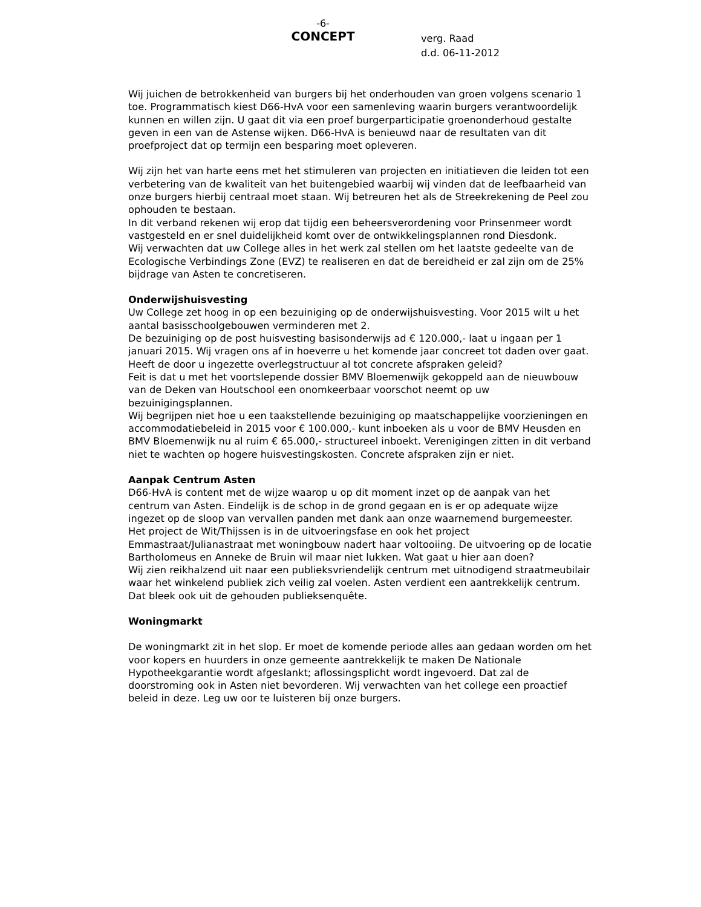-6-
CONCEPT
verg. Raad
d.d. 06-11-2012
Wij juichen de betrokkenheid van burgers bij het onderhouden van groen volgens scenario 1 toe. Programmatisch kiest D66-HvA voor een samenleving waarin burgers verantwoordelijk kunnen en willen zijn. U gaat dit via een proef burgerparticipatie groenonderhoud gestalte geven in een van de Astense wijken. D66-HvA is benieuwd naar de resultaten van dit proefproject dat op termijn een besparing moet opleveren.
Wij zijn het van harte eens met het stimuleren van projecten en initiatieven die leiden tot een verbetering van de kwaliteit van het buitengebied waarbij wij vinden dat de leefbaarheid van onze burgers hierbij centraal moet staan. Wij betreuren het als de Streekrekening de Peel zou ophouden te bestaan.
In dit verband rekenen wij erop dat tijdig een beheersverordening voor Prinsenmeer wordt vastgesteld en er snel duidelijkheid komt over de ontwikkelingsplannen rond Diesdonk.
Wij verwachten dat uw College alles in het werk zal stellen om het laatste gedeelte van de Ecologische Verbindings Zone (EVZ) te realiseren en dat de bereidheid er zal zijn om de 25% bijdrage van Asten te concretiseren.
Onderwijshuisvesting
Uw College zet hoog in op een bezuiniging op de onderwijshuisvesting. Voor 2015 wilt u het aantal basisschoolgebouwen verminderen met 2.
De bezuiniging op de post huisvesting basisonderwijs ad € 120.000,- laat u ingaan per 1 januari 2015. Wij vragen ons af in hoeverre u het komende jaar concreet tot daden over gaat. Heeft de door u ingezette overlegstructuur al tot concrete afspraken geleid?
Feit is dat u met het voortslepende dossier BMV Bloemenwijk gekoppeld aan de nieuwbouw van de Deken van Houtschool een onomkeerbaar voorschot neemt op uw bezuinigingsplannen.
Wij begrijpen niet hoe u een taakstellende bezuiniging op maatschappelijke voorzieningen en accommodatiebeleid in 2015 voor € 100.000,- kunt inboeken als u voor de BMV Heusden en BMV Bloemenwijk nu al ruim € 65.000,- structureel inboekt. Verenigingen zitten in dit verband niet te wachten op hogere huisvestingskosten. Concrete afspraken zijn er niet.
Aanpak Centrum Asten
D66-HvA is content met de wijze waarop u op dit moment inzet op de aanpak van het centrum van Asten. Eindelijk is de schop in de grond gegaan en is er op adequate wijze ingezet op de sloop van vervallen panden met dank aan onze waarnemend burgemeester.
Het project de Wit/Thijssen is in de uitvoeringsfase en ook het project Emmastraat/Julianastraat met woningbouw nadert haar voltooiing. De uitvoering op de locatie Bartholomeus en Anneke de Bruin wil maar niet lukken. Wat gaat u hier aan doen?
Wij zien reikhalzend uit naar een publieksvriendelijk centrum met uitnodigend straatmeubilair waar het winkelend publiek zich veilig zal voelen. Asten verdient een aantrekkelijk centrum. Dat bleek ook uit de gehouden publieksenquête.
Woningmarkt
De woningmarkt zit in het slop. Er moet de komende periode alles aan gedaan worden om het voor kopers en huurders in onze gemeente aantrekkelijk te maken De Nationale Hypotheekgarantie wordt afgeslankt; aflossingsplicht wordt ingevoerd. Dat zal de doorstroming ook in Asten niet bevorderen. Wij verwachten van het college een proactief beleid in deze. Leg uw oor te luisteren bij onze burgers.